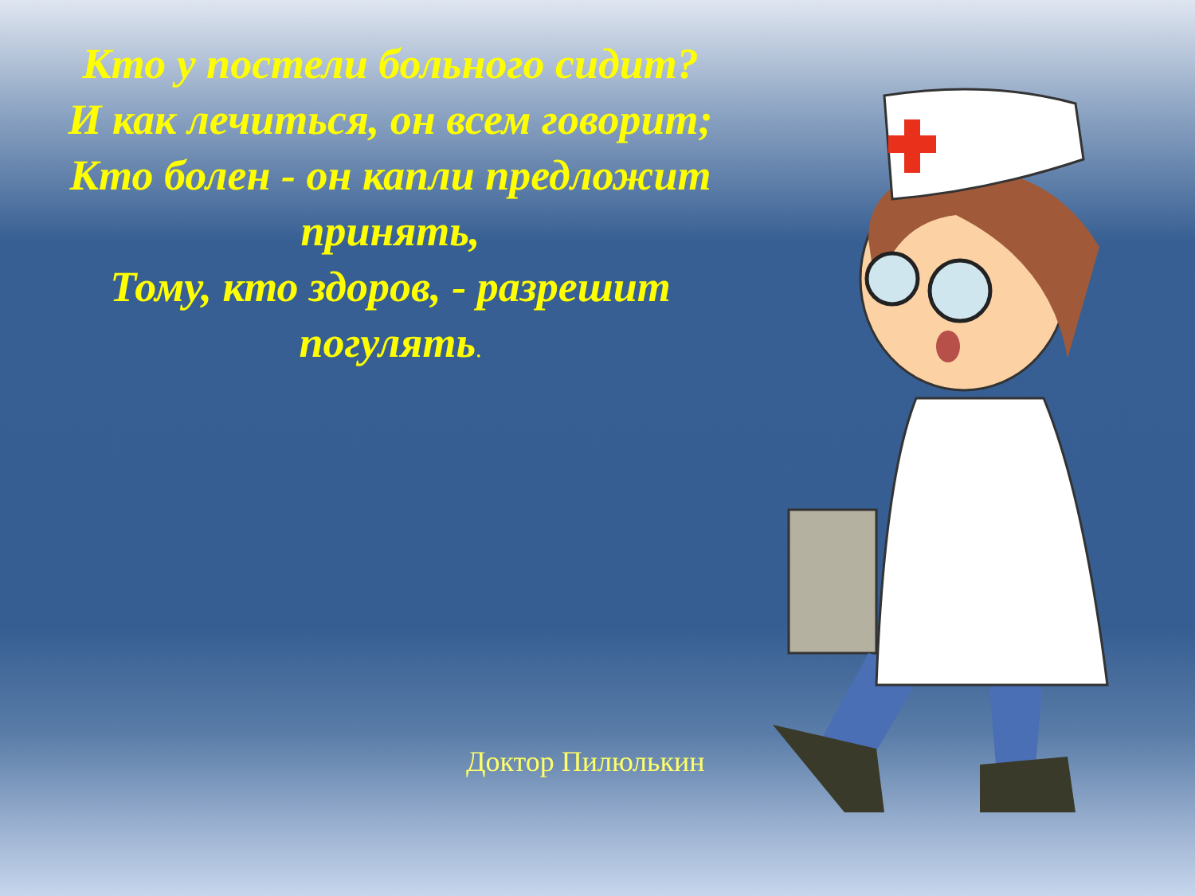Кто у постели больного сидит?
И как лечиться, он всем говорит;
Кто болен - он капли предложит принять,
Тому, кто здоров, - разрешит погулять.
Доктор Пилюлькин